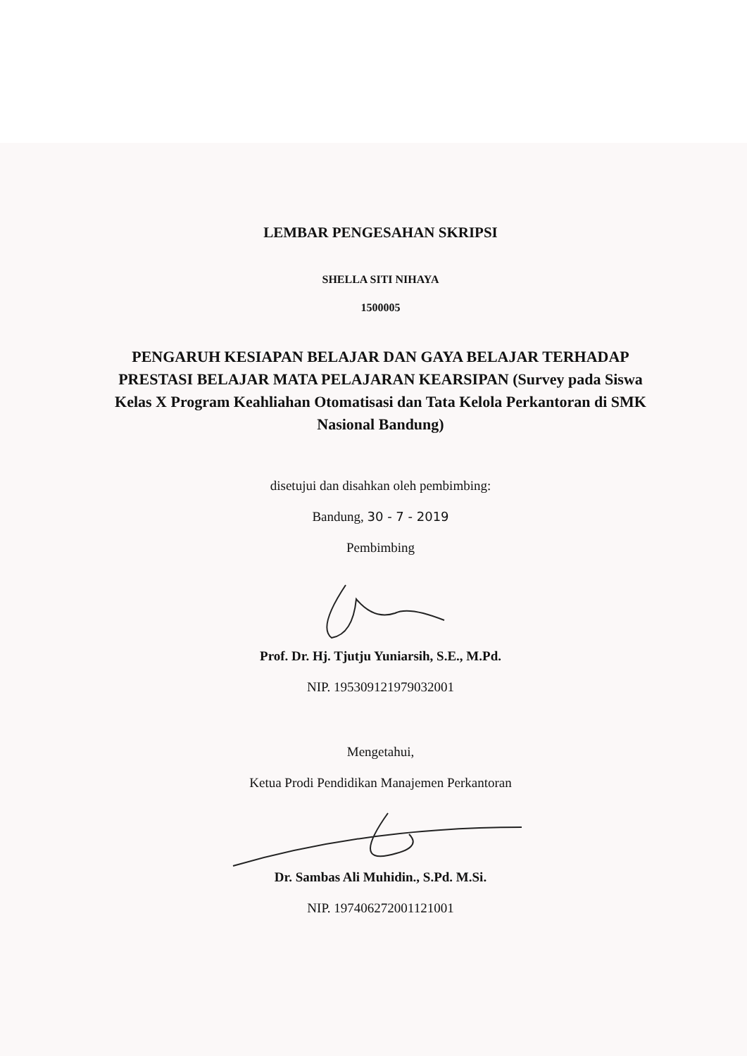LEMBAR PENGESAHAN SKRIPSI
SHELLA SITI NIHAYA
1500005
PENGARUH KESIAPAN BELAJAR DAN GAYA BELAJAR TERHADAP PRESTASI BELAJAR MATA PELAJARAN KEARSIPAN (Survey pada Siswa Kelas X Program Keahliahan Otomatisasi dan Tata Kelola Perkantoran di SMK Nasional Bandung)
disetujui dan disahkan oleh pembimbing:
Bandung, 30 - 7 - 2019
Pembimbing
Prof. Dr. Hj. Tjutju Yuniarsih, S.E., M.Pd.
NIP. 195309121979032001
Mengetahui,
Ketua Prodi Pendidikan Manajemen Perkantoran
Dr. Sambas Ali Muhidin., S.Pd. M.Si.
NIP. 197406272001121001